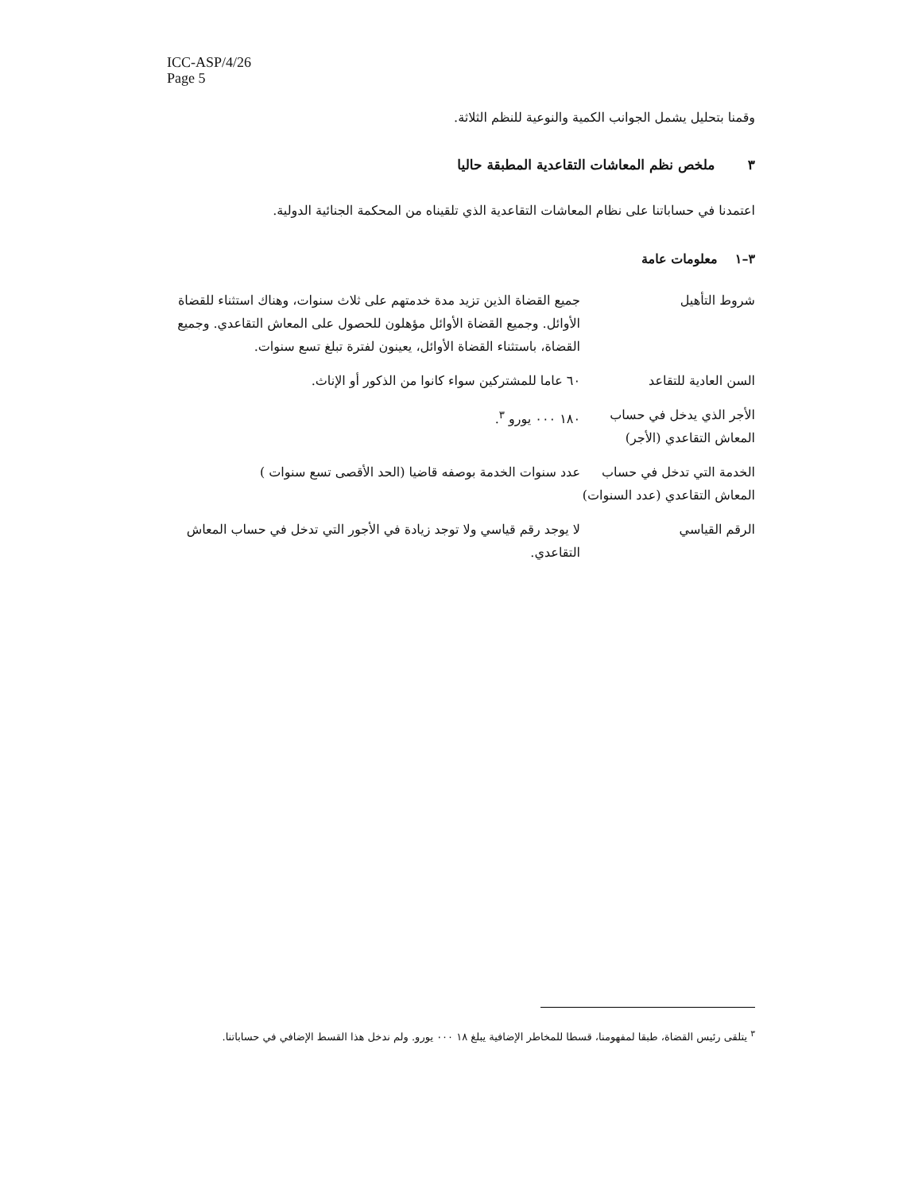ICC-ASP/4/26
Page 5
وقمنا بتحليل يشمل الجوانب الكمية والنوعية للنظم الثلاثة.
٣ ملخص نظم المعاشات التقاعدية المطبقة حاليا
اعتمدنا في حساباتنا على نظام المعاشات التقاعدية الذي تلقيناه من المحكمة الجنائية الدولية.
٣–١ معلومات عامة
| شروط التأهيل | جميع القضاة الذين تزيد مدة خدمتهم على ثلاث سنوات، وهناك استثناء للقضاة الأوائل. وجميع القضاة الأوائل مؤهلون للحصول على المعاش التقاعدي. وجميع القضاة، باستثناء القضاة الأوائل، يعينون لفترة تبلغ تسع سنوات. |
| السن العادية للتقاعد | ٦٠ عاما للمشتركين سواء كانوا من الذكور أو الإناث. |
| الأجر الذي يدخل في حساب المعاش التقاعدي (الأجر) | ١٨٠ ٠٠٠ يورو <sup>٣</sup>. |
| الخدمة التي تدخل في حساب المعاش التقاعدي (عدد السنوات) | عدد سنوات الخدمة بوصفه قاضيا (الحد الأقصى تسع سنوات ) |
| الرقم القياسي | لا يوجد رقم قياسي ولا توجد زيادة في الأجور التي تدخل في حساب المعاش التقاعدي. |
<sup>٣</sup> يتلقى رئيس القضاة، طبقا لمفهومنا، قسطا للمخاطر الإضافية يبلغ ١٨ ٠٠٠ يورو. ولم ندخل هذا القسط الإضافي في حساباتنا.